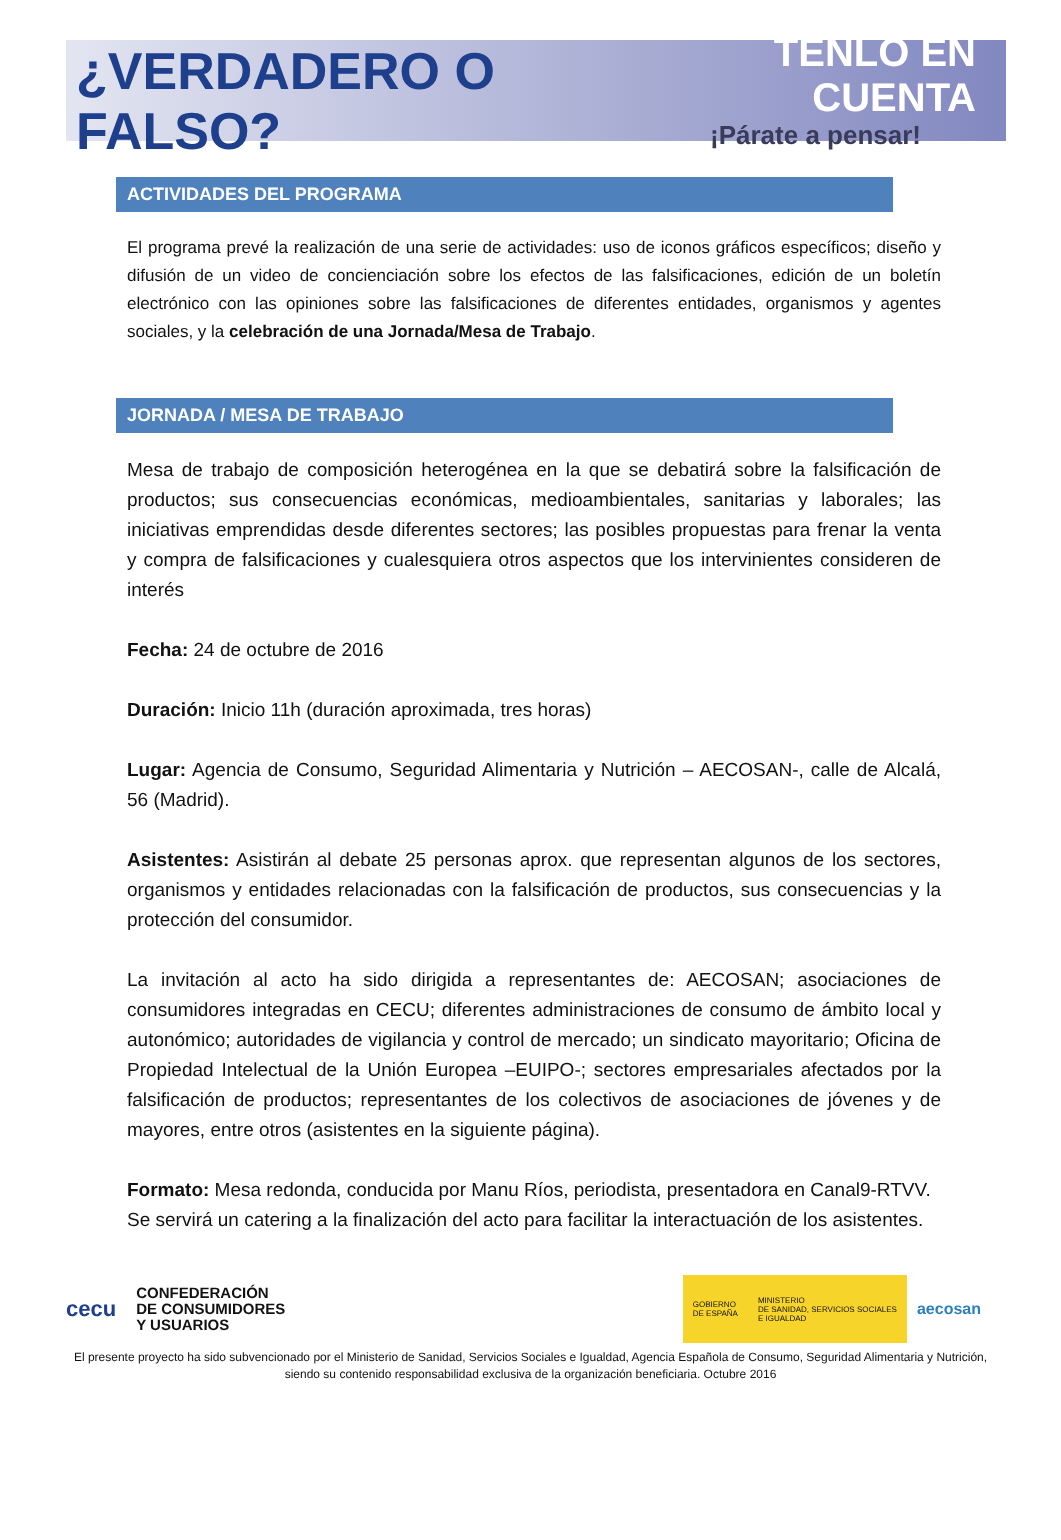¿VERDADERO O FALSO?
TENLO EN CUENTA
¡Párate a pensar!
ACTIVIDADES DEL PROGRAMA
El programa prevé la realización de una serie de actividades: uso de iconos gráficos específicos; diseño y difusión de un video de concienciación sobre los efectos de las falsificaciones, edición de un boletín electrónico con las opiniones sobre las falsificaciones de diferentes entidades, organismos y agentes sociales, y la celebración de una Jornada/Mesa de Trabajo.
JORNADA / MESA DE TRABAJO
Mesa de trabajo de composición heterogénea en la que se debatirá sobre la falsificación de productos; sus consecuencias económicas, medioambientales, sanitarias y laborales; las iniciativas emprendidas desde diferentes sectores; las posibles propuestas para frenar la venta y compra de falsificaciones y cualesquiera otros aspectos que los intervinientes consideren de interés
Fecha: 24 de octubre de 2016
Duración: Inicio 11h (duración aproximada, tres horas)
Lugar: Agencia de Consumo, Seguridad Alimentaria y Nutrición – AECOSAN-, calle de Alcalá, 56 (Madrid).
Asistentes: Asistirán al debate 25 personas aprox. que representan algunos de los sectores, organismos y entidades relacionadas con la falsificación de productos, sus consecuencias y la protección del consumidor.
La invitación al acto ha sido dirigida a representantes de: AECOSAN; asociaciones de consumidores integradas en CECU; diferentes administraciones de consumo de ámbito local y autonómico; autoridades de vigilancia y control de mercado; un sindicato mayoritario; Oficina de Propiedad Intelectual de la Unión Europea –EUIPO-; sectores empresariales afectados por la falsificación de productos; representantes de los colectivos de asociaciones de jóvenes y de mayores, entre otros (asistentes en la siguiente página).
Formato: Mesa redonda, conducida por Manu Ríos, periodista, presentadora en Canal9-RTVV.
Se servirá un catering a la finalización del acto para facilitar la interactuación de los asistentes.
cecu
CONFEDERACIÓN
DE CONSUMIDORES
Y USUARIOS
GOBIERNO
DE ESPAÑA
MINISTERIO
DE SANIDAD, SERVICIOS SOCIALES
E IGUALDAD
aecosan
El presente proyecto ha sido subvencionado por el Ministerio de Sanidad, Servicios Sociales e Igualdad, Agencia Española de Consumo, Seguridad Alimentaria y Nutrición, siendo su contenido responsabilidad exclusiva de la organización beneficiaria. Octubre 2016